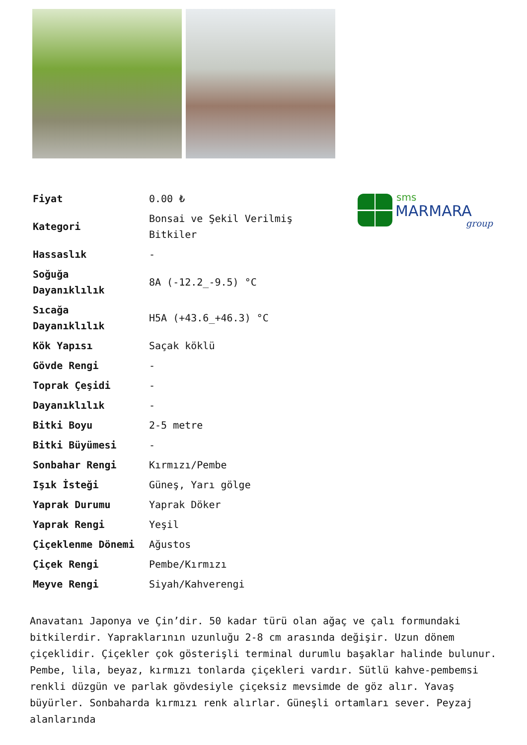sms
MARMARA
group
| Fiyat | 0.00 ₺ |
| Kategori | Bonsai ve Şekil Verilmiş Bitkiler |
| Hassaslık | - |
| Soğuğa Dayanıklılık | 8A (-12.2_-9.5) °C |
| Sıcağa Dayanıklılık | H5A (+43.6_+46.3) °C |
| Kök Yapısı | Saçak köklü |
| Gövde Rengi | - |
| Toprak Çeşidi | - |
| Dayanıklılık | - |
| Bitki Boyu | 2-5 metre |
| Bitki Büyümesi | - |
| Sonbahar Rengi | Kırmızı/Pembe |
| Işık İsteği | Güneş, Yarı gölge |
| Yaprak Durumu | Yaprak Döker |
| Yaprak Rengi | Yeşil |
| Çiçeklenme Dönemi | Ağustos |
| Çiçek Rengi | Pembe/Kırmızı |
| Meyve Rengi | Siyah/Kahverengi |
Anavatanı Japonya ve Çin’dir. 50 kadar türü olan ağaç ve çalı formundaki bitkilerdir. Yapraklarının uzunluğu 2-8 cm arasında değişir. Uzun dönem çiçeklidir. Çiçekler çok gösterişli terminal durumlu başaklar halinde bulunur. Pembe, lila, beyaz, kırmızı tonlarda çiçekleri vardır. Sütlü kahve-pembemsi renkli düzgün ve parlak gövdesiyle çiçeksiz mevsimde de göz alır. Yavaş büyürler. Sonbaharda kırmızı renk alırlar. Güneşli ortamları sever. Peyzaj alanlarında